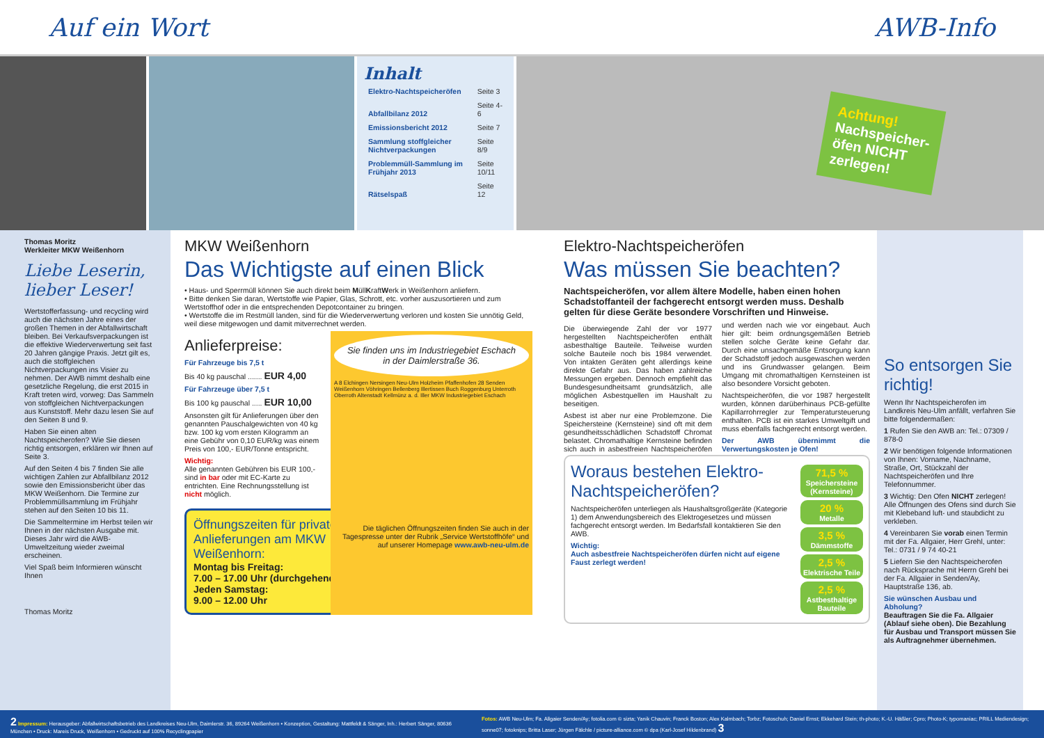Auf ein Wort AWB-Info
Inhalt
| Elektro-Nachtspeicheröfen | Seite 3 |
| Abfallbilanz 2012 | Seite 4-6 |
| Emissionsbericht 2012 | Seite 7 |
| Sammlung stoffgleicher Nichtverpackungen | Seite 8/9 |
| Problemmüll-Sammlung im Frühjahr 2013 | Seite 10/11 |
| Rätselspaß | Seite 12 |
Achtung!
Nachspeicher-
öfen NICHT
zerlegen!
Thomas Moritz
Werkleiter MKW Weißenhorn
Liebe Leserin, lieber Leser!
Wertstofferfassung- und recycling wird auch die nächsten Jahre eines der großen Themen in der Abfallwirtschaft bleiben. Bei Verkaufsverpackungen ist die effektive Wiederverwertung seit fast 20 Jahren gängige Praxis. Jetzt gilt es, auch die stoffgleichen Nichtverpackungen ins Visier zu nehmen. Der AWB nimmt deshalb eine gesetzliche Regelung, die erst 2015 in Kraft treten wird, vorweg: Das Sammeln von stoffgleichen Nichtverpackungen aus Kunststoff. Mehr dazu lesen Sie auf den Seiten 8 und 9.
Haben Sie einen alten Nachtspeicherofen? Wie Sie diesen richtig entsorgen, erklären wir Ihnen auf Seite 3.
Auf den Seiten 4 bis 7 finden Sie alle wichtigen Zahlen zur Abfallbilanz 2012 sowie den Emissionsbericht über das MKW Weißenhorn. Die Termine zur Problemmüllsammlung im Frühjahr stehen auf den Seiten 10 bis 11.
Die Sammeltermine im Herbst teilen wir Ihnen in der nächsten Ausgabe mit. Dieses Jahr wird die AWB-Umweltzeitung wieder zweimal erscheinen.
Viel Spaß beim Informieren wünscht Ihnen
Thomas Moritz
MKW Weißenhorn
Das Wichtigste auf einen Blick
• Haus- und Sperrmüll können Sie auch direkt beim MüllKraftWerk in Weißenhorn anliefern.
• Bitte denken Sie daran, Wertstoffe wie Papier, Glas, Schrott, etc. vorher auszusortieren und zum Wertstoffhof oder in die entsprechenden Depotcontainer zu bringen.
• Wertstoffe die im Restmüll landen, sind für die Wiederverwertung verloren und kosten Sie unnötig Geld, weil diese mitgewogen und damit mitverrechnet werden.
Anlieferpreise:
Für Fahrzeuge bis 7,5 t
Bis 40 kg pauschal ....... EUR 4,00
Für Fahrzeuge über 7,5 t
Bis 100 kg pauschal ..... EUR 10,00
Ansonsten gilt für Anlieferungen über den genannten Pauschalgewichten von 40 kg bzw. 100 kg vom ersten Kilogramm an eine Gebühr von 0,10 EUR/kg was einem Preis von 100,- EUR/Tonne entspricht.
Wichtig:
Alle genannten Gebühren bis EUR 100,- sind in bar oder mit EC-Karte zu entrichten. Eine Rechnungsstellung ist nicht möglich.
Öffnungszeiten für private Anlieferungen am MKW Weißenhorn:
Montag bis Freitag:
7.00 – 17.00 Uhr (durchgehend!)
Jeden Samstag:
9.00 – 12.00 Uhr
Sie finden uns im Industriegebiet Eschach in der Daimlerstraße 36.
A 8 Elchingen Nersingen Neu-Ulm Holzheim Pfaffenhofen 28 Senden Weißenhorn Vöhringen Bellenberg Illertissen Buch Roggenburg Unterroth Oberroth Altenstadt Kellmünz a. d. Iller MKW Industriegebiet Eschach
Die täglichen Öffnungszeiten finden Sie auch in der Tagespresse unter der Rubrik „Service Wertstoffhöfe“ und auf unserer Homepage www.awb-neu-ulm.de
Elektro-Nachtspeicheröfen
Was müssen Sie beachten?
Nachtspeicheröfen, vor allem ältere Modelle, haben einen hohen Schadstoffanteil der fachgerecht entsorgt werden muss. Deshalb gelten für diese Geräte besondere Vorschriften und Hinweise.
Die überwiegende Zahl der vor 1977 hergestellten Nachtspeicheröfen enthält asbesthaltige Bauteile. Teilweise wurden solche Bauteile noch bis 1984 verwendet. Von intakten Geräten geht allerdings keine direkte Gefahr aus. Das haben zahlreiche Messungen ergeben. Dennoch empfiehlt das Bundesgesundheitsamt grundsätzlich, alle möglichen Asbestquellen im Haushalt zu beseitigen.
Asbest ist aber nur eine Problemzone. Die Speichersteine (Kernsteine) sind oft mit dem gesundheitsschädlichen Schadstoff Chromat belastet. Chromathaltige Kernsteine befinden sich auch in asbestfreien Nachtspeicheröfen und werden nach wie vor eingebaut. Auch hier gilt: beim ordnungsgemäßen Betrieb stellen solche Geräte keine Gefahr dar. Durch eine unsachgemäße Entsorgung kann der Schadstoff jedoch ausgewaschen werden und ins Grundwasser gelangen. Beim Umgang mit chromathaltigen Kernsteinen ist also besondere Vorsicht geboten.
Nachtspeicheröfen, die vor 1987 hergestellt wurden, können darüberhinaus PCB-gefüllte Kapillarrohrregler zur Temperatursteuerung enthalten. PCB ist ein starkes Umweltgift und muss ebenfalls fachgerecht entsorgt werden.
Der AWB übernimmt die Verwertungskosten je Ofen!
Woraus bestehen Elektro-Nachtspeicheröfen?
Nachtspeicheröfen unterliegen als Haushaltsgroßgeräte (Kategorie 1) dem Anwendungsbereich des Elektrogesetzes und müssen fachgerecht entsorgt werden. Im Bedarfsfall kontaktieren Sie den AWB.
Wichtig:
Auch asbestfreie Nachtspeicheröfen dürfen nicht auf eigene Faust zerlegt werden!
71,5 %
Speichersteine (Kernsteine)
20 %
Metalle
3,5 %
Dämmstoffe
2,5 %
Elektrische Teile
2,5 %
Astbesthaltige Bauteile
So entsorgen Sie richtig!
Wenn Ihr Nachtspeicherofen im Landkreis Neu-Ulm anfällt, verfahren Sie bitte folgendermaßen:
1 Rufen Sie den AWB an: Tel.: 07309 / 878-0
2 Wir benötigen folgende Informationen von Ihnen: Vorname, Nachname, Straße, Ort, Stückzahl der Nachtspeicheröfen und Ihre Telefonnummer.
3 Wichtig: Den Ofen NICHT zerlegen! Alle Öffnungen des Ofens sind durch Sie mit Klebeband luft- und staubdicht zu verkleben.
4 Vereinbaren Sie vorab einen Termin mit der Fa. Allgaier, Herr Grehl, unter: Tel.: 0731 / 9 74 40-21
5 Liefern Sie den Nachtspeicherofen nach Rücksprache mit Herrn Grehl bei der Fa. Allgaier in Senden/Ay, Hauptstraße 136, ab.
Sie wünschen Ausbau und Abholung?
Beauftragen Sie die Fa. Allgaier (Ablauf siehe oben). Die Bezahlung für Ausbau und Transport müssen Sie als Auftragnehmer übernehmen.
2 Impressum: Herausgeber: Abfallwirtschaftsbetrieb des Landkreises Neu-Ulm, Daimlerstr. 36, 89264 Weißenhorn • Konzeption, Gestaltung: Mattfeldt & Sänger, Inh.: Herbert Sänger, 80636 München • Druck: Mareis Druck, Weißenhorn • Gedruckt auf 100% Recyclingpapier
Fotos: AWB Neu-Ulm; Fa. Allgaier Senden/Ay; fotolia.com © sizta; Yanik Chauvin; Franck Boston; Alex Kalmbach; Torbz; Fotoschuh; Daniel Ernst; Ekkehard Stein; th-photo; K.-U. Häßler; Cpro; Photo-K; typomaniac; PRILL Mediendesign; sonne07; fotoknips; Britta Laser; Jürgen Fälchle / picture-alliance.com © dpa (Karl-Josef Hildenbrand) 3